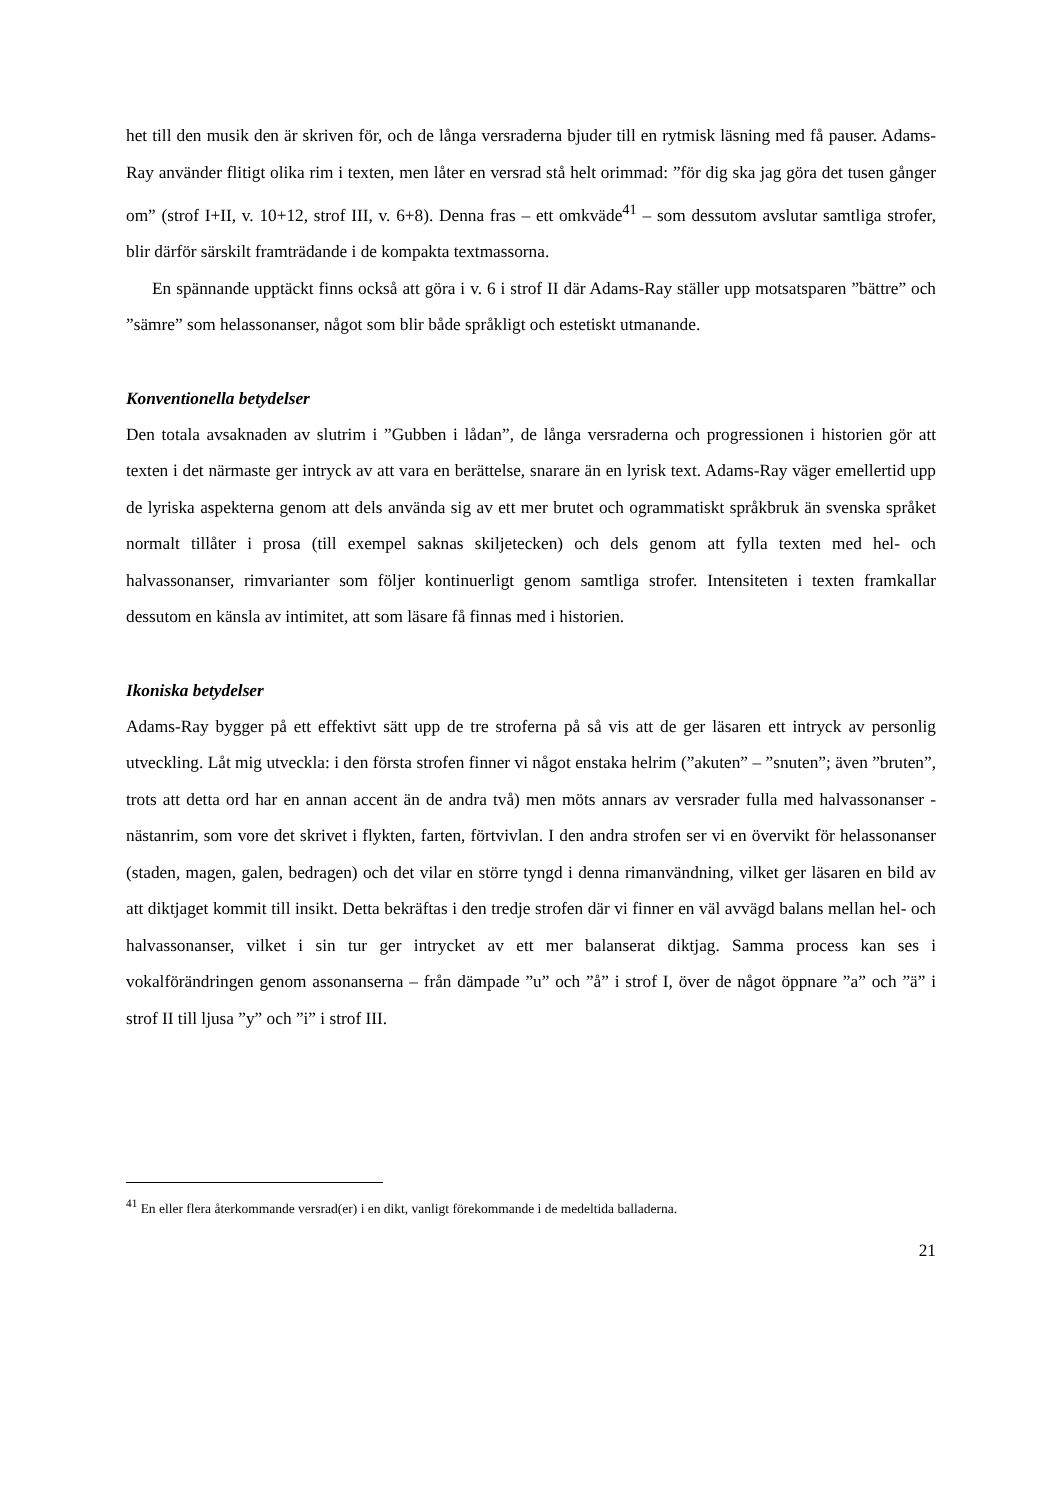het till den musik den är skriven för, och de långa versraderna bjuder till en rytmisk läsning med få pauser. Adams-Ray använder flitigt olika rim i texten, men låter en versrad stå helt orimmad: ”för dig ska jag göra det tusen gånger om” (strof I+II, v. 10+12, strof III, v. 6+8). Denna fras – ett omkväde<sup>41</sup> – som dessutom avslutar samtliga strofer, blir därför särskilt framträdande i de kompakta textmassorna.
En spännande upptäckt finns också att göra i v. 6 i strof II där Adams-Ray ställer upp motsatsparen ”bättre” och ”sämre” som helassonanser, något som blir både språkligt och estetiskt utmanande.
Konventionella betydelser
Den totala avsaknaden av slutrim i ”Gubben i lådan”, de långa versraderna och progressionen i historien gör att texten i det närmaste ger intryck av att vara en berättelse, snarare än en lyrisk text. Adams-Ray väger emellertid upp de lyriska aspekterna genom att dels använda sig av ett mer brutet och ogrammatiskt språkbruk än svenska språket normalt tillåter i prosa (till exempel saknas skiljetecken) och dels genom att fylla texten med hel- och halvassonanser, rimvarianter som följer kontinuerligt genom samtliga strofer. Intensiteten i texten framkallar dessutom en känsla av intimitet, att som läsare få finnas med i historien.
Ikoniska betydelser
Adams-Ray bygger på ett effektivt sätt upp de tre stroferna på så vis att de ger läsaren ett intryck av personlig utveckling. Låt mig utveckla: i den första strofen finner vi något enstaka helrim (”akuten” – ”snuten”; även ”bruten”, trots att detta ord har en annan accent än de andra två) men möts annars av versrader fulla med halvassonanser - nästanrim, som vore det skrivet i flykten, farten, förtvivlan. I den andra strofen ser vi en övervikt för helassonanser (staden, magen, galen, bedragen) och det vilar en större tyngd i denna rimanvändning, vilket ger läsaren en bild av att diktjaget kommit till insikt. Detta bekräftas i den tredje strofen där vi finner en väl avvägd balans mellan hel- och halvassonanser, vilket i sin tur ger intrycket av ett mer balanserat diktjag. Samma process kan ses i vokalförändringen genom assonanserna – från dämpade ”u” och ”å” i strof I, över de något öppnare ”a” och ”ä” i strof II till ljusa ”y” och ”i” i strof III.
<sup>41</sup> En eller flera återkommande versrad(er) i en dikt, vanligt förekommande i de medeltida balladerna.
21